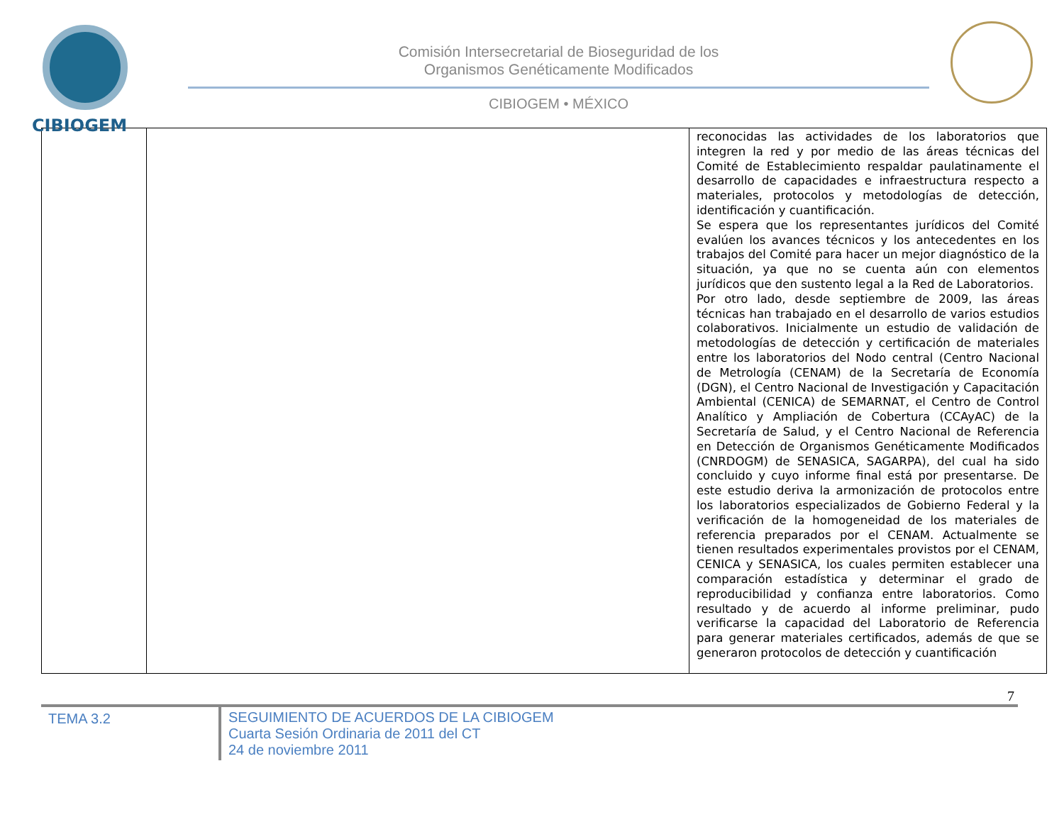CIBIOGEM
Comisión Intersecretarial de Bioseguridad de los
Organismos Genéticamente Modificados
CIBIOGEM • MÉXICO
| | | reconocidas las actividades de los laboratorios que integren la red y por medio de las áreas técnicas del Comité de Establecimiento respaldar paulatinamente el desarrollo de capacidades e infraestructura respecto a materiales, protocolos y metodologías de detección, identificación y cuantificación. Se espera que los representantes jurídicos del Comité evalúen los avances técnicos y los antecedentes en los trabajos del Comité para hacer un mejor diagnóstico de la situación, ya que no se cuenta aún con elementos jurídicos que den sustento legal a la Red de Laboratorios. Por otro lado, desde septiembre de 2009, las áreas técnicas han trabajado en el desarrollo de varios estudios colaborativos. Inicialmente un estudio de validación de metodologías de detección y certificación de materiales entre los laboratorios del Nodo central (Centro Nacional de Metrología (CENAM) de la Secretaría de Economía (DGN), el Centro Nacional de Investigación y Capacitación Ambiental (CENICA) de SEMARNAT, el Centro de Control Analítico y Ampliación de Cobertura (CCAyAC) de la Secretaría de Salud, y el Centro Nacional de Referencia en Detección de Organismos Genéticamente Modificados (CNRDOGM) de SENASICA, SAGARPA), del cual ha sido concluido y cuyo informe final está por presentarse. De este estudio deriva la armonización de protocolos entre los laboratorios especializados de Gobierno Federal y la verificación de la homogeneidad de los materiales de referencia preparados por el CENAM. Actualmente se tienen resultados experimentales provistos por el CENAM, CENICA y SENASICA, los cuales permiten establecer una comparación estadística y determinar el grado de reproducibilidad y confianza entre laboratorios. Como resultado y de acuerdo al informe preliminar, pudo verificarse la capacidad del Laboratorio de Referencia para generar materiales certificados, además de que se generaron protocolos de detección y cuantificación |
7
TEMA 3.2
SEGUIMIENTO DE ACUERDOS DE LA CIBIOGEM
Cuarta Sesión Ordinaria de 2011 del CT
24 de noviembre 2011